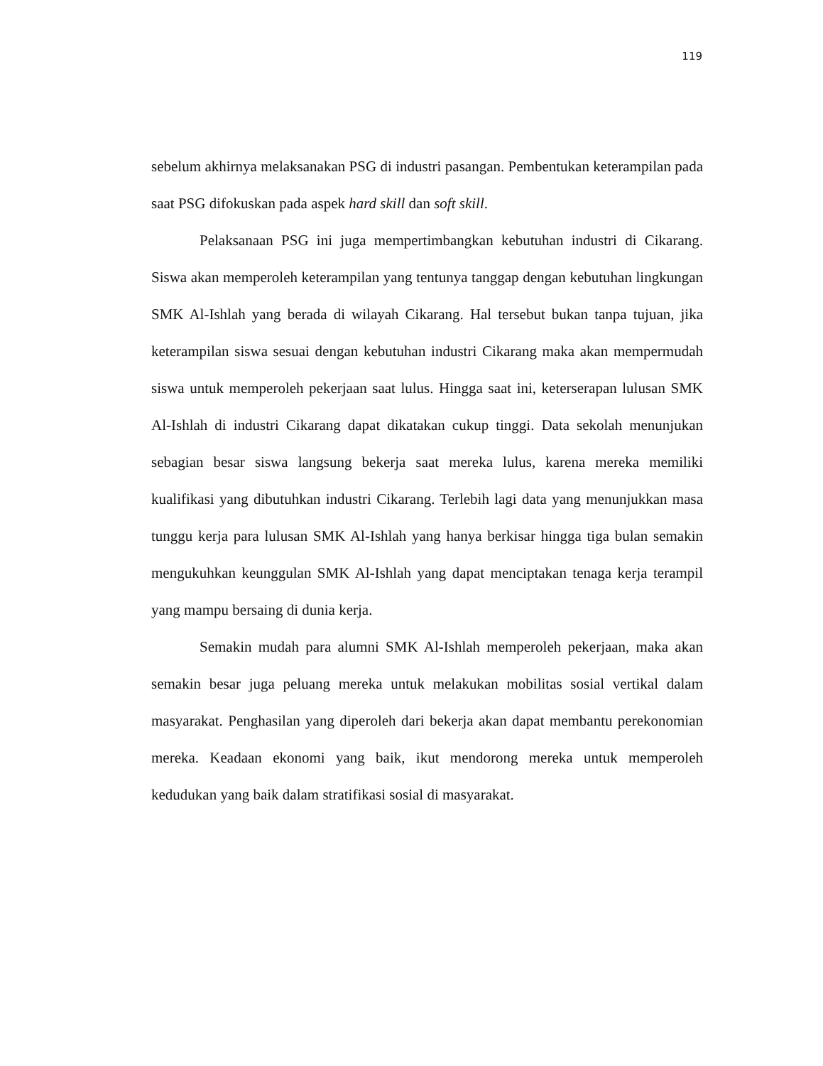119
sebelum akhirnya melaksanakan PSG di industri pasangan. Pembentukan keterampilan pada saat PSG difokuskan pada aspek hard skill dan soft skill.
Pelaksanaan PSG ini juga mempertimbangkan kebutuhan industri di Cikarang. Siswa akan memperoleh keterampilan yang tentunya tanggap dengan kebutuhan lingkungan SMK Al-Ishlah yang berada di wilayah Cikarang. Hal tersebut bukan tanpa tujuan, jika keterampilan siswa sesuai dengan kebutuhan industri Cikarang maka akan mempermudah siswa untuk memperoleh pekerjaan saat lulus. Hingga saat ini, keterserapan lulusan SMK Al-Ishlah di industri Cikarang dapat dikatakan cukup tinggi. Data sekolah menunjukan sebagian besar siswa langsung bekerja saat mereka lulus, karena mereka memiliki kualifikasi yang dibutuhkan industri Cikarang. Terlebih lagi data yang menunjukkan masa tunggu kerja para lulusan SMK Al-Ishlah yang hanya berkisar hingga tiga bulan semakin mengukuhkan keunggulan SMK Al-Ishlah yang dapat menciptakan tenaga kerja terampil yang mampu bersaing di dunia kerja.
Semakin mudah para alumni SMK Al-Ishlah memperoleh pekerjaan, maka akan semakin besar juga peluang mereka untuk melakukan mobilitas sosial vertikal dalam masyarakat. Penghasilan yang diperoleh dari bekerja akan dapat membantu perekonomian mereka. Keadaan ekonomi yang baik, ikut mendorong mereka untuk memperoleh kedudukan yang baik dalam stratifikasi sosial di masyarakat.